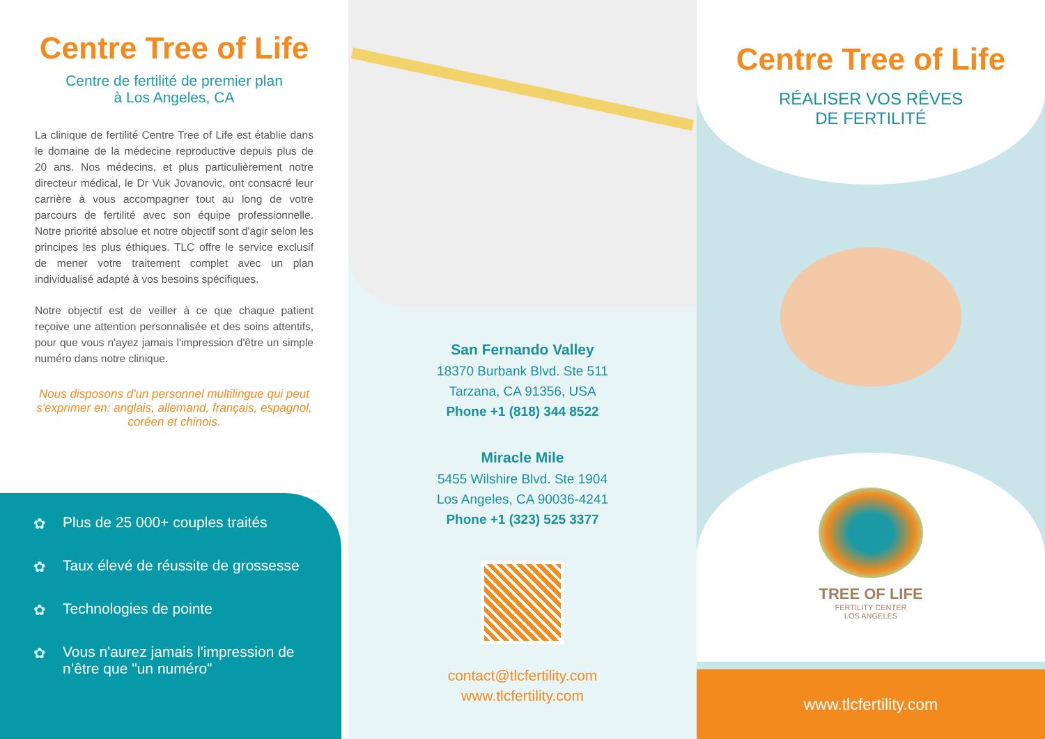Centre Tree of Life
Centre de fertilité de premier plan
à Los Angeles, CA
La clinique de fertilité Centre Tree of Life est établie dans le domaine de la médecine reproductive depuis plus de 20 ans. Nos médecins, et plus particulièrement notre directeur médical, le Dr Vuk Jovanovic, ont consacré leur carrière à vous accompagner tout au long de votre parcours de fertilité avec son équipe professionnelle. Notre priorité absolue et notre objectif sont d'agir selon les principes les plus éthiques. TLC offre le service exclusif de mener votre traitement complet avec un plan individualisé adapté à vos besoins spécifiques.
Notre objectif est de veiller à ce que chaque patient reçoive une attention personnalisée et des soins attentifs, pour que vous n'ayez jamais l'impression d'être un simple numéro dans notre clinique.
Nous disposons d'un personnel multilingue qui peut s'exprimer en: anglais, allemand, français, espagnol, coréen et chinois.
✿ Plus de 25 000+ couples traités
✿ Taux élevé de réussite de grossesse
✿ Technologies de pointe
✿ Vous n'aurez jamais l'impression de n’être que "un numéro"
San Fernando Valley
18370 Burbank Blvd. Ste 511
Tarzana, CA 91356, USA
Phone +1 (818) 344 8522
Miracle Mile
5455 Wilshire Blvd. Ste 1904
Los Angeles, CA 90036-4241
Phone +1 (323) 525 3377
contact@tlcfertility.com
www.tlcfertility.com
Centre Tree of Life
RÉALISER VOS RÊVES
DE FERTILITÉ
TREE OF LIFE
FERTILITY CENTER
LOS ANGELES
www.tlcfertility.com